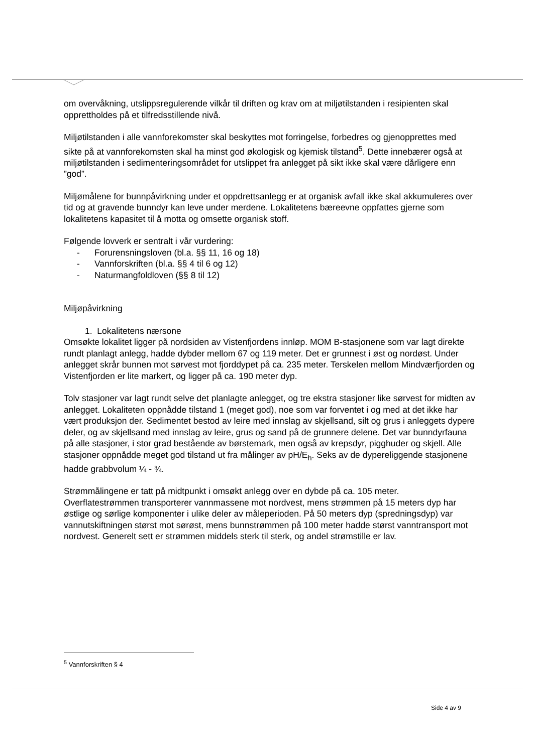om overvåkning, utslippsregulerende vilkår til driften og krav om at miljøtilstanden i resipienten skal opprettholdes på et tilfredsstillende nivå.
Miljøtilstanden i alle vannforekomster skal beskyttes mot forringelse, forbedres og gjenopprettes med sikte på at vannforekomsten skal ha minst god økologisk og kjemisk tilstand<sup>5</sup>. Dette innebærer også at miljøtilstanden i sedimenteringsområdet for utslippet fra anlegget på sikt ikke skal være dårligere enn ”god”.
Miljømålene for bunnpåvirkning under et oppdrettsanlegg er at organisk avfall ikke skal akkumuleres over tid og at gravende bunndyr kan leve under merdene. Lokalitetens bæreevne oppfattes gjerne som lokalitetens kapasitet til å motta og omsette organisk stoff.
Følgende lovverk er sentralt i vår vurdering:
- Forurensningsloven (bl.a. §§ 11, 16 og 18)
- Vannforskriften (bl.a. §§ 4 til 6 og 12)
- Naturmangfoldloven (§§ 8 til 12)
Miljøpåvirkning
1. Lokalitetens nærsone
Omsøkte lokalitet ligger på nordsiden av Vistenfjordens innløp. MOM B-stasjonene som var lagt direkte rundt planlagt anlegg, hadde dybder mellom 67 og 119 meter. Det er grunnest i øst og nordøst. Under anlegget skrår bunnen mot sørvest mot fjorddypet på ca. 235 meter. Terskelen mellom Mindværfjorden og Vistenfjorden er lite markert, og ligger på ca. 190 meter dyp.
Tolv stasjoner var lagt rundt selve det planlagte anlegget, og tre ekstra stasjoner like sørvest for midten av anlegget. Lokaliteten oppnådde tilstand 1 (meget god), noe som var forventet i og med at det ikke har vært produksjon der. Sedimentet bestod av leire med innslag av skjellsand, silt og grus i anleggets dypere deler, og av skjellsand med innslag av leire, grus og sand på de grunnere delene. Det var bunndyrfauna på alle stasjoner, i stor grad bestående av børstemark, men også av krepsdyr, pigghuder og skjell. Alle stasjoner oppnådde meget god tilstand ut fra målinger av pH/E<sub>h</sub>. Seks av de dypereliggende stasjonene hadde grabbvolum ¼ - ¾.
Strømmålingene er tatt på midtpunkt i omsøkt anlegg over en dybde på ca. 105 meter. Overflatestrømmen transporterer vannmassene mot nordvest, mens strømmen på 15 meters dyp har østlige og sørlige komponenter i ulike deler av måleperioden. På 50 meters dyp (spredningsdyp) var vannutskiftningen størst mot sørøst, mens bunnstrømmen på 100 meter hadde størst vanntransport mot nordvest. Generelt sett er strømmen middels sterk til sterk, og andel strømstille er lav.
<sup>5</sup> Vannforskriften § 4
Side 4 av 9